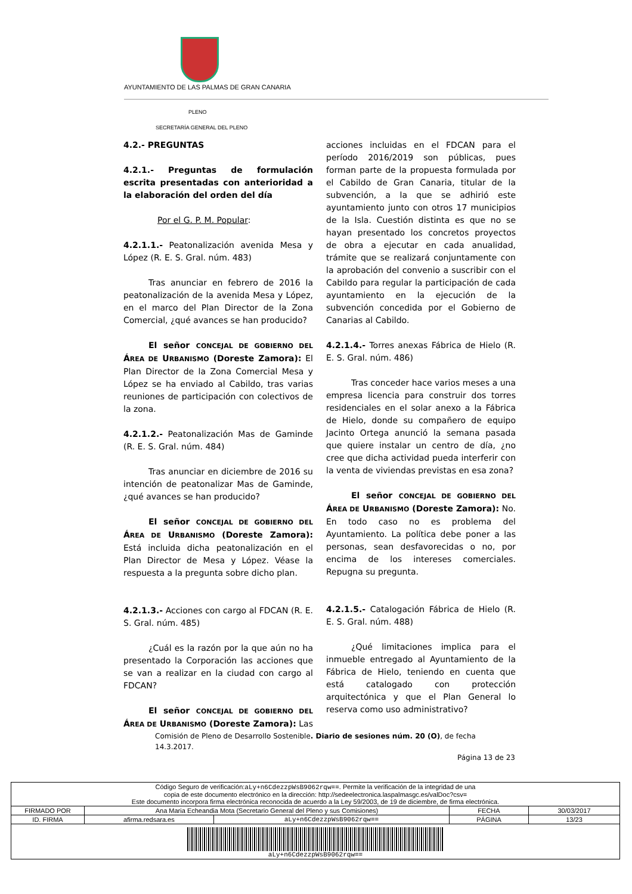AYUNTAMIENTO DE LAS PALMAS DE GRAN CANARIA
PLENO
SECRETARÍA GENERAL DEL PLENO
4.2.- PREGUNTAS
4.2.1.- Preguntas de formulación escrita presentadas con anterioridad a la elaboración del orden del día
Por el G. P. M. Popular:
4.2.1.1.- Peatonalización avenida Mesa y López (R. E. S. Gral. núm. 483)
Tras anunciar en febrero de 2016 la peatonalización de la avenida Mesa y López, en el marco del Plan Director de la Zona Comercial, ¿qué avances se han producido?
El señor CONCEJAL DE GOBIERNO DEL ÁREA DE URBANISMO (Doreste Zamora): El Plan Director de la Zona Comercial Mesa y López se ha enviado al Cabildo, tras varias reuniones de participación con colectivos de la zona.
4.2.1.2.- Peatonalización Mas de Gaminde (R. E. S. Gral. núm. 484)
Tras anunciar en diciembre de 2016 su intención de peatonalizar Mas de Gaminde, ¿qué avances se han producido?
El señor CONCEJAL DE GOBIERNO DEL ÁREA DE URBANISMO (Doreste Zamora): Está incluida dicha peatonalización en el Plan Director de Mesa y López. Véase la respuesta a la pregunta sobre dicho plan.
4.2.1.3.- Acciones con cargo al FDCAN (R. E. S. Gral. núm. 485)
¿Cuál es la razón por la que aún no ha presentado la Corporación las acciones que se van a realizar en la ciudad con cargo al FDCAN?
El señor CONCEJAL DE GOBIERNO DEL ÁREA DE URBANISMO (Doreste Zamora): Las acciones incluidas en el FDCAN para el período 2016/2019 son públicas, pues forman parte de la propuesta formulada por el Cabildo de Gran Canaria, titular de la subvención, a la que se adhirió este ayuntamiento junto con otros 17 municipios de la Isla. Cuestión distinta es que no se hayan presentado los concretos proyectos de obra a ejecutar en cada anualidad, trámite que se realizará conjuntamente con la aprobación del convenio a suscribir con el Cabildo para regular la participación de cada ayuntamiento en la ejecución de la subvención concedida por el Gobierno de Canarias al Cabildo.
4.2.1.4.- Torres anexas Fábrica de Hielo (R. E. S. Gral. núm. 486)
Tras conceder hace varios meses a una empresa licencia para construir dos torres residenciales en el solar anexo a la Fábrica de Hielo, donde su compañero de equipo Jacinto Ortega anunció la semana pasada que quiere instalar un centro de día, ¿no cree que dicha actividad pueda interferir con la venta de viviendas previstas en esa zona?
El señor CONCEJAL DE GOBIERNO DEL ÁREA DE URBANISMO (Doreste Zamora): No. En todo caso no es problema del Ayuntamiento. La política debe poner a las personas, sean desfavorecidas o no, por encima de los intereses comerciales. Repugna su pregunta.
4.2.1.5.- Catalogación Fábrica de Hielo (R. E. S. Gral. núm. 488)
¿Qué limitaciones implica para el inmueble entregado al Ayuntamiento de la Fábrica de Hielo, teniendo en cuenta que está catalogado con protección arquitectónica y que el Plan General lo reserva como uso administrativo?
Comisión de Pleno de Desarrollo Sostenible. Diario de sesiones núm. 20 (O), de fecha 14.3.2017.
Página 13 de 23
| Código Seguro de verificación: aLy+n6CdezzpWsB9062rqw== . Permite la verificación de la integridad de una copia de este documento electrónico en la dirección: http://sedeelectronica.laspalmasgc.es/valDoc?csv= Este documento incorpora firma electrónica reconocida de acuerdo a la Ley 59/2003, de 19 de diciembre, de firma electrónica. | | | | |
| FIRMADO POR | Ana Maria Echeandia Mota (Secretario General del Pleno y sus Comisiones) | | FECHA | 30/03/2017 |
| ID. FIRMA | afirma.redsara.es | aLy+n6CdezzpWsB9062rqw== | PÁGINA | 13/23 |
| aLy+n6CdezzpWsB9062rqw== | | | | |